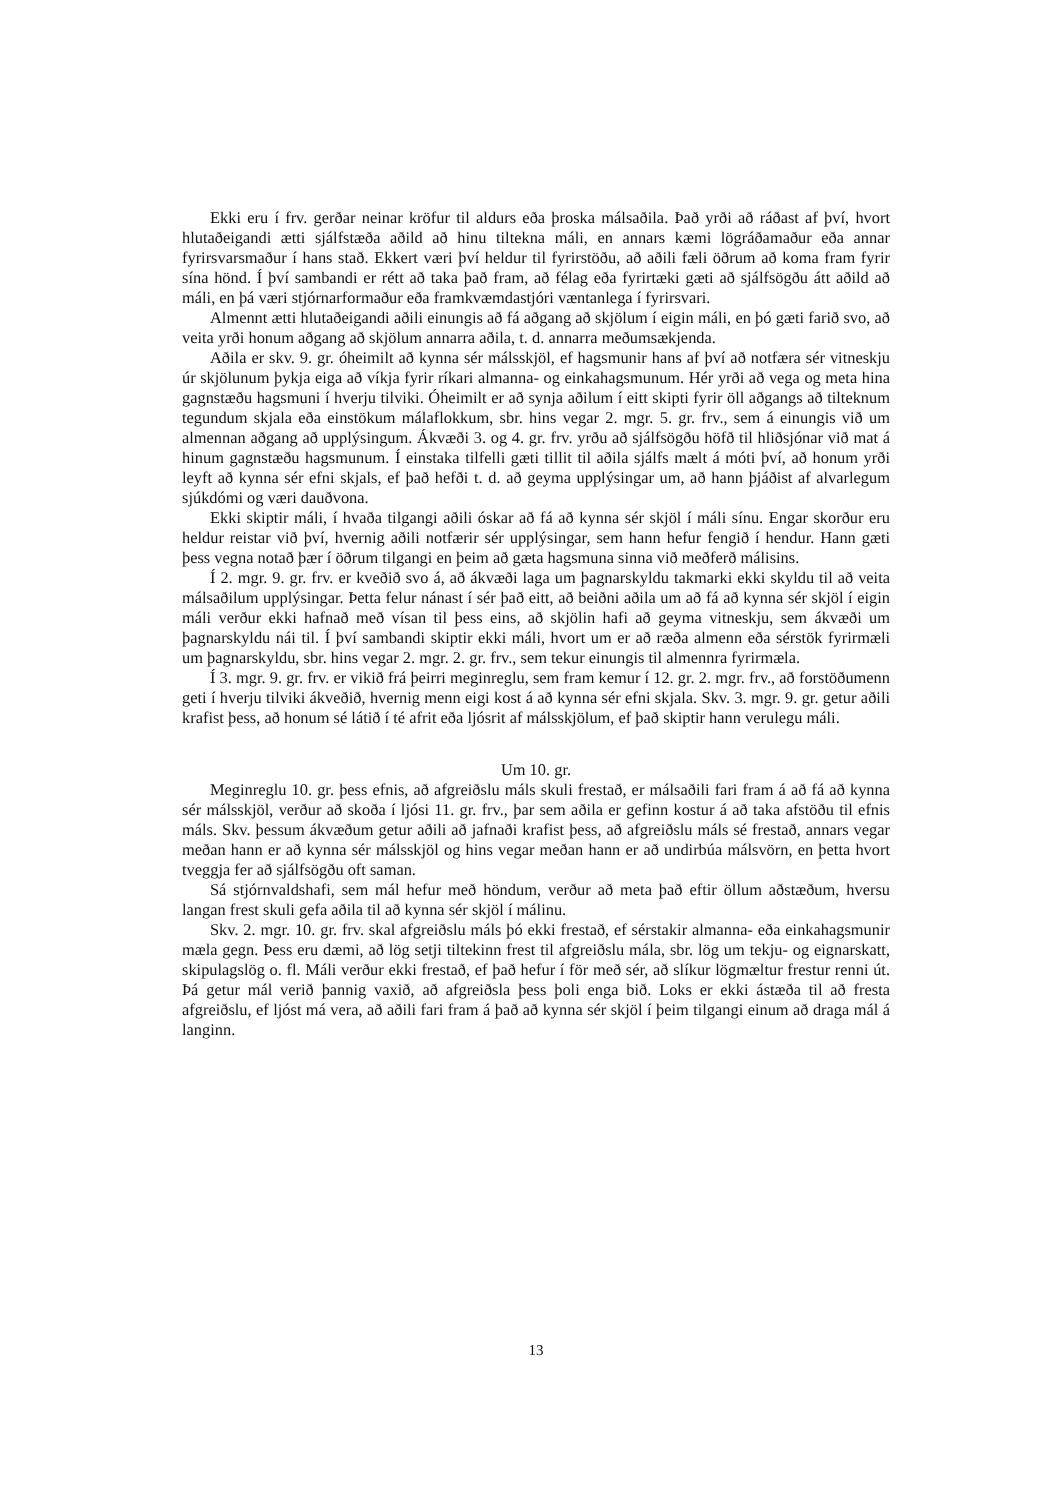Ekki eru í frv. gerðar neinar kröfur til aldurs eða þroska málsaðila. Það yrði að ráðast af því, hvort hlutaðeigandi ætti sjálfstæða aðild að hinu tiltekna máli, en annars kæmi lögráðamaður eða annar fyrirsvarsmaður í hans stað. Ekkert væri því heldur til fyrirstöðu, að aðili fæli öðrum að koma fram fyrir sína hönd. Í því sambandi er rétt að taka það fram, að félag eða fyrirtæki gæti að sjálfsögðu átt aðild að máli, en þá væri stjórnarformaður eða framkvæmdastjóri væntanlega í fyrirsvari.
Almennt ætti hlutaðeigandi aðili einungis að fá aðgang að skjölum í eigin máli, en þó gæti farið svo, að veita yrði honum aðgang að skjölum annarra aðila, t. d. annarra meðumsækjenda.
Aðila er skv. 9. gr. óheimilt að kynna sér málsskjöl, ef hagsmunir hans af því að notfæra sér vitneskju úr skjölunum þykja eiga að víkja fyrir ríkari almanna- og einkahagsmunum. Hér yrði að vega og meta hina gagnstæðu hagsmuni í hverju tilviki. Óheimilt er að synja aðilum í eitt skipti fyrir öll aðgangs að tilteknum tegundum skjala eða einstökum málaflokkum, sbr. hins vegar 2. mgr. 5. gr. frv., sem á einungis við um almennan aðgang að upplýsingum. Ákvæði 3. og 4. gr. frv. yrðu að sjálfsögðu höfð til hliðsjónar við mat á hinum gagnstæðu hagsmunum. Í einstaka tilfelli gæti tillit til aðila sjálfs mælt á móti því, að honum yrði leyft að kynna sér efni skjals, ef það hefði t. d. að geyma upplýsingar um, að hann þjáðist af alvarlegum sjúkdómi og væri dauðvona.
Ekki skiptir máli, í hvaða tilgangi aðili óskar að fá að kynna sér skjöl í máli sínu. Engar skorður eru heldur reistar við því, hvernig aðili notfærir sér upplýsingar, sem hann hefur fengið í hendur. Hann gæti þess vegna notað þær í öðrum tilgangi en þeim að gæta hagsmuna sinna við meðferð málisins.
Í 2. mgr. 9. gr. frv. er kveðið svo á, að ákvæði laga um þagnarskyldu takmarki ekki skyldu til að veita málsaðilum upplýsingar. Þetta felur nánast í sér það eitt, að beiðni aðila um að fá að kynna sér skjöl í eigin máli verður ekki hafnað með vísan til þess eins, að skjölin hafi að geyma vitneskju, sem ákvæði um þagnarskyldu nái til. Í því sambandi skiptir ekki máli, hvort um er að ræða almenn eða sérstök fyrirmæli um þagnarskyldu, sbr. hins vegar 2. mgr. 2. gr. frv., sem tekur einungis til almennra fyrirmæla.
Í 3. mgr. 9. gr. frv. er vikið frá þeirri meginreglu, sem fram kemur í 12. gr. 2. mgr. frv., að forstöðumenn geti í hverju tilviki ákveðið, hvernig menn eigi kost á að kynna sér efni skjala. Skv. 3. mgr. 9. gr. getur aðili krafist þess, að honum sé látið í té afrit eða ljósrit af málsskjölum, ef það skiptir hann verulegu máli.
Um 10. gr.
Meginreglu 10. gr. þess efnis, að afgreiðslu máls skuli frestað, er málsaðili fari fram á að fá að kynna sér málsskjöl, verður að skoða í ljósi 11. gr. frv., þar sem aðila er gefinn kostur á að taka afstöðu til efnis máls. Skv. þessum ákvæðum getur aðili að jafnaði krafist þess, að afgreiðslu máls sé frestað, annars vegar meðan hann er að kynna sér málsskjöl og hins vegar meðan hann er að undirbúa málsvörn, en þetta hvort tveggja fer að sjálfsögðu oft saman.
Sá stjórnvaldshafi, sem mál hefur með höndum, verður að meta það eftir öllum aðstæðum, hversu langan frest skuli gefa aðila til að kynna sér skjöl í málinu.
Skv. 2. mgr. 10. gr. frv. skal afgreiðslu máls þó ekki frestað, ef sérstakir almanna- eða einkahagsmunir mæla gegn. Þess eru dæmi, að lög setji tiltekinn frest til afgreiðslu mála, sbr. lög um tekju- og eignarskatt, skipulagslög o. fl. Máli verður ekki frestað, ef það hefur í för með sér, að slíkur lögmæltur frestur renni út. Þá getur mál verið þannig vaxið, að afgreiðsla þess þoli enga bið. Loks er ekki ástæða til að fresta afgreiðslu, ef ljóst má vera, að aðili fari fram á það að kynna sér skjöl í þeim tilgangi einum að draga mál á langinn.
13